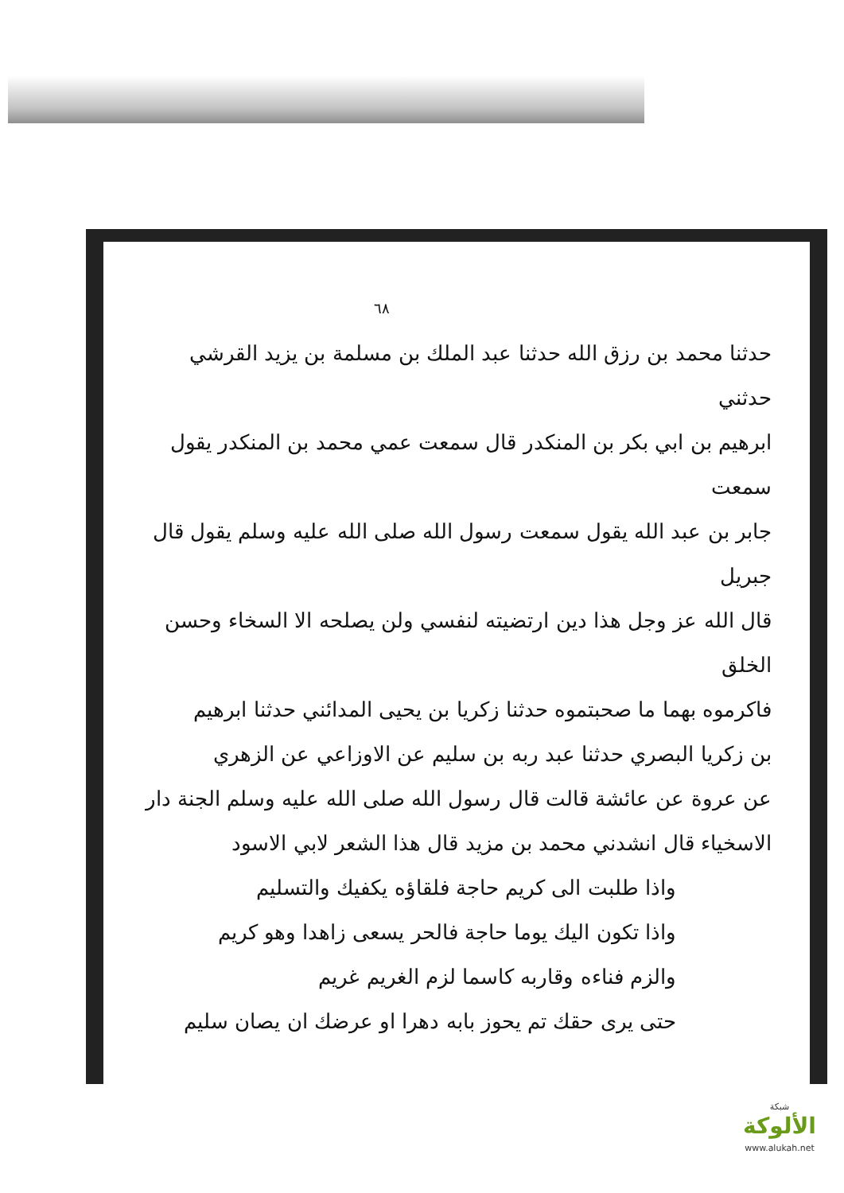٦٨
حدثنا محمد بن رزق الله حدثنا عبد الملك بن مسلمة بن يزيد القرشي حدثني
ابرهيم بن ابي بكر بن المنكدر قال سمعت عمي محمد بن المنكدر يقول سمعت
جابر بن عبد الله يقول سمعت رسول الله صلى الله عليه وسلم يقول قال جبريل
قال الله عز وجل هذا دين ارتضيته لنفسي ولن يصلحه الا السخاء وحسن الخلق
فاكرموه بهما ما صحبتموه حدثنا زكريا بن يحيى المدائني حدثنا ابرهيم
بن زكريا البصري حدثنا عبد ربه بن سليم عن الاوزاعي عن الزهري
عن عروة عن عائشة قالت قال رسول الله صلى الله عليه وسلم الجنة دار
الاسخياء قال انشدني محمد بن مزيد قال هذا الشعر لابي الاسود
واذا طلبت الى كريم حاجة فلقاؤه يكفيك والتسليم
واذا تكون اليك يوما حاجة فالحر يسعى زاهدا وهو كريم
والزم فناءه وقاربه كاسما لزم الغريم غريم
حتى يرى حقك تم يحوز بابه دهرا او عرضك ان يصان سليم
شبكة
الألوكة
www.alukah.net